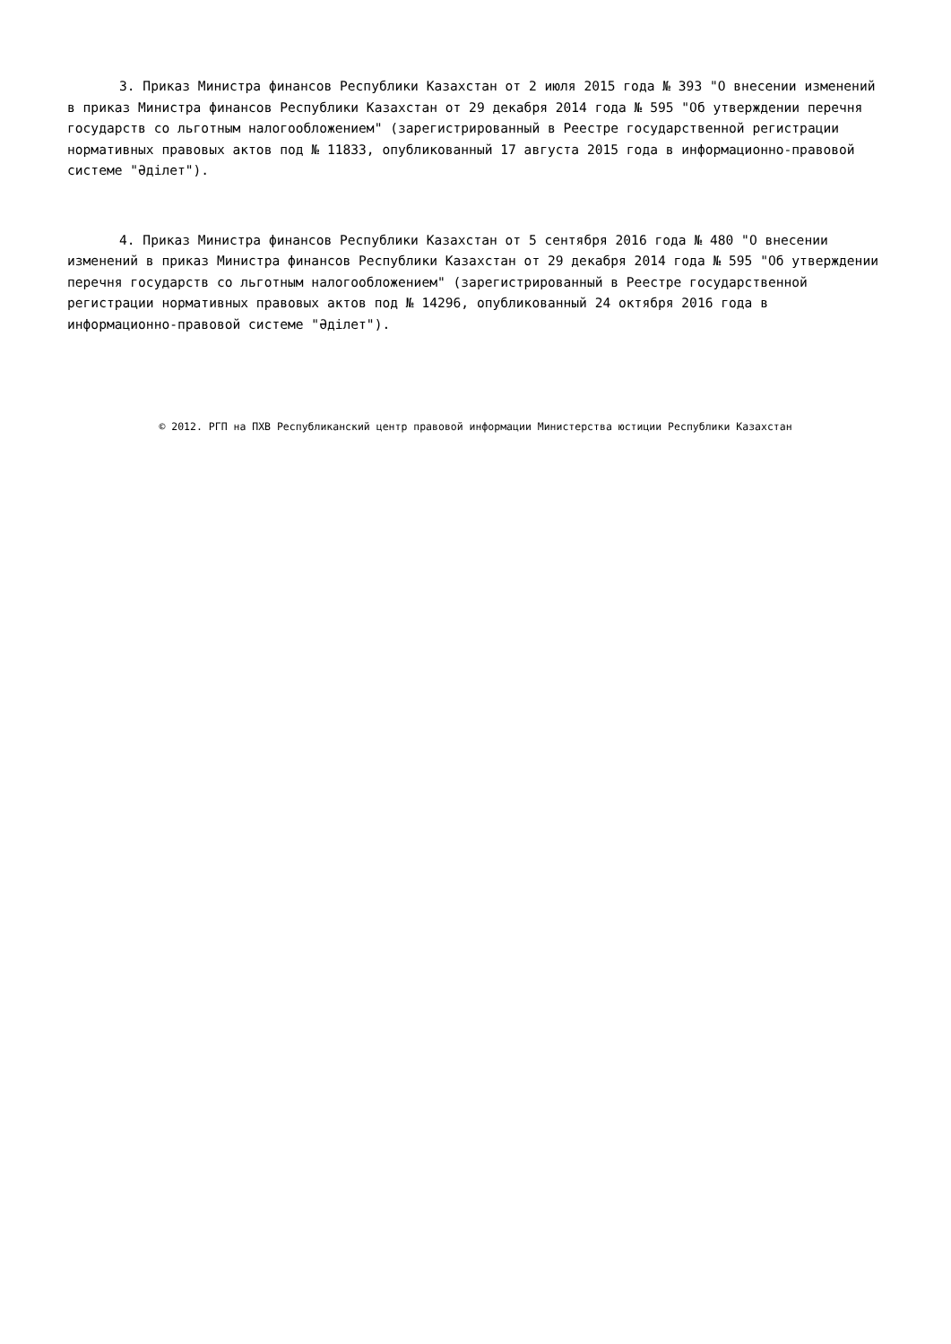3. Приказ Министра финансов Республики Казахстан от 2 июля 2015 года № 393 "О внесении изменений в приказ Министра финансов Республики Казахстан от 29 декабря 2014 года № 595 "Об утверждении перечня государств со льготным налогообложением" (зарегистрированный в Реестре государственной регистрации нормативных правовых актов под № 11833, опубликованный 17 августа 2015 года в информационно-правовой системе "Әділет").
4. Приказ Министра финансов Республики Казахстан от 5 сентября 2016 года № 480 "О внесении изменений в приказ Министра финансов Республики Казахстан от 29 декабря 2014 года № 595 "Об утверждении перечня государств со льготным налогообложением" (зарегистрированный в Реестре государственной регистрации нормативных правовых актов под № 14296, опубликованный 24 октября 2016 года в информационно-правовой системе "Әділет").
© 2012. РГП на ПХВ Республиканский центр правовой информации Министерства юстиции Республики Казахстан